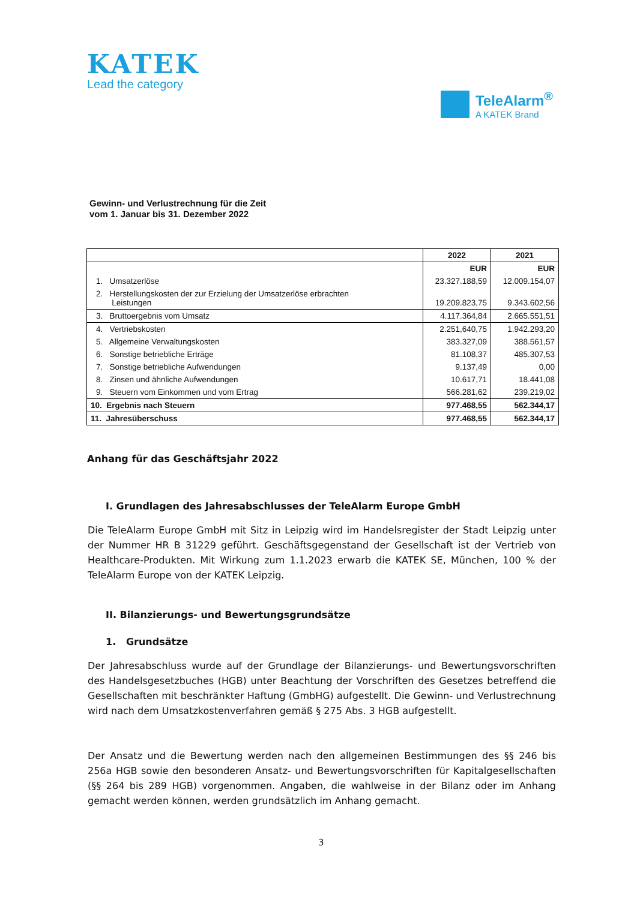KATEK
Lead the category
TeleAlarm<sup>®</sup>
A KATEK Brand
Gewinn- und Verlustrechnung für die Zeit
vom 1. Januar bis 31. Dezember 2022
| | 2022 | 2021 |
| --- | --- | --- |
| | EUR | EUR |
| 1. Umsatzerlöse | 23.327.188,59 | 12.009.154,07 |
| 2. Herstellungskosten der zur Erzielung der Umsatzerlöse erbrachten Leistungen | 19.209.823,75 | 9.343.602,56 |
| 3. Bruttoergebnis vom Umsatz | 4.117.364,84 | 2.665.551,51 |
| 4. Vertriebskosten | 2.251,640,75 | 1.942.293,20 |
| 5. Allgemeine Verwaltungskosten | 383.327,09 | 388.561,57 |
| 6. Sonstige betriebliche Erträge | 81.108,37 | 485.307,53 |
| 7. Sonstige betriebliche Aufwendungen | 9.137,49 | 0,00 |
| 8. Zinsen und ähnliche Aufwendungen | 10.617,71 | 18.441,08 |
| 9. Steuern vom Einkommen und vom Ertrag | 566.281,62 | 239.219,02 |
| 10. Ergebnis nach Steuern | 977.468,55 | 562.344,17 |
| 11. Jahresüberschuss | 977.468,55 | 562.344,17 |
Anhang für das Geschäftsjahr 2022
I. Grundlagen des Jahresabschlusses der TeleAlarm Europe GmbH
Die TeleAlarm Europe GmbH mit Sitz in Leipzig wird im Handelsregister der Stadt Leipzig unter der Nummer HR B 31229 geführt. Geschäftsgegenstand der Gesellschaft ist der Vertrieb von Healthcare-Produkten. Mit Wirkung zum 1.1.2023 erwarb die KATEK SE, München, 100 % der TeleAlarm Europe von der KATEK Leipzig.
II. Bilanzierungs- und Bewertungsgrundsätze
1. Grundsätze
Der Jahresabschluss wurde auf der Grundlage der Bilanzierungs- und Bewertungsvorschriften des Handelsgesetzbuches (HGB) unter Beachtung der Vorschriften des Gesetzes betreffend die Gesellschaften mit beschränkter Haftung (GmbHG) aufgestellt. Die Gewinn- und Verlustrechnung wird nach dem Umsatzkostenverfahren gemäß § 275 Abs. 3 HGB aufgestellt.
Der Ansatz und die Bewertung werden nach den allgemeinen Bestimmungen des §§ 246 bis 256a HGB sowie den besonderen Ansatz- und Bewertungsvorschriften für Kapitalgesellschaften (§§ 264 bis 289 HGB) vorgenommen. Angaben, die wahlweise in der Bilanz oder im Anhang gemacht werden können, werden grundsätzlich im Anhang gemacht.
3